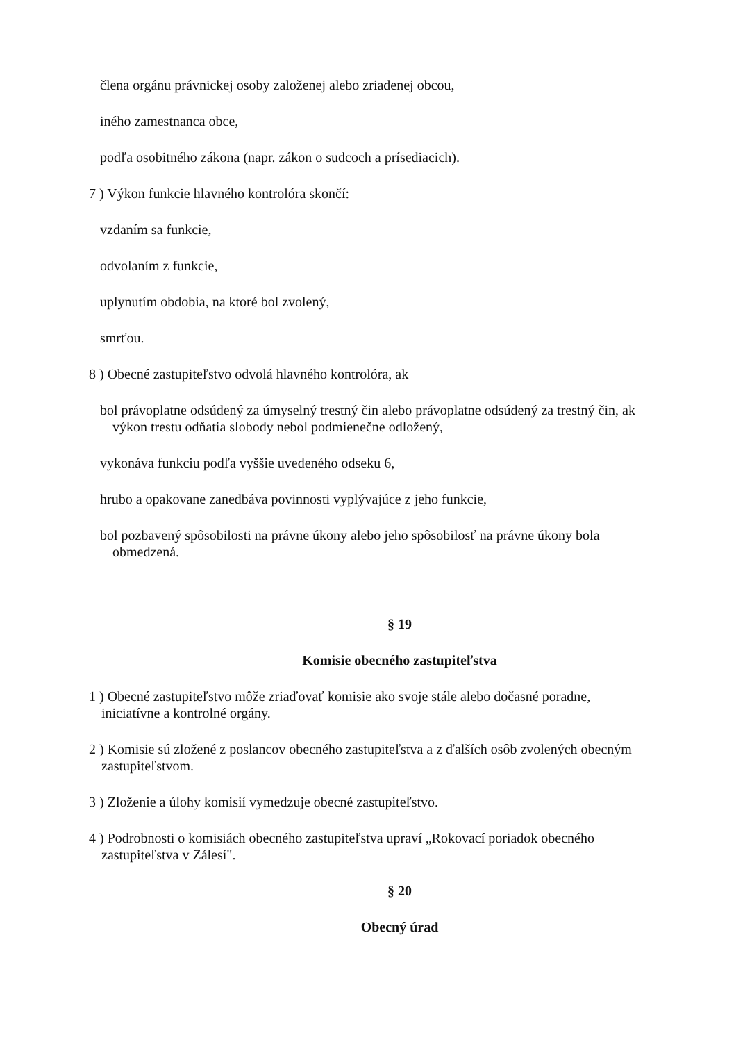člena orgánu právnickej osoby založenej alebo zriadenej obcou,
iného zamestnanca obce,
podľa osobitného zákona (napr. zákon o sudcoch a prísediacich).
7 ) Výkon funkcie hlavného kontrolóra skončí:
vzdaním sa funkcie,
odvolaním z funkcie,
uplynutím obdobia, na ktoré bol zvolený,
smrťou.
8 ) Obecné zastupiteľstvo odvolá hlavného kontrolóra, ak
bol právoplatne odsúdený za úmyselný trestný čin alebo právoplatne odsúdený za trestný čin, ak výkon trestu odňatia slobody nebol podmienečne odložený,
vykonáva funkciu podľa vyššie uvedeného odseku 6,
hrubo a opakovane zanedbáva povinnosti vyplývajúce z jeho funkcie,
bol pozbavený spôsobilosti na právne úkony alebo jeho spôsobilosť na právne úkony bola obmedzená.
§ 19
Komisie obecného zastupiteľstva
1 ) Obecné zastupiteľstvo môže zriaďovať komisie ako svoje stále alebo dočasné poradne, iniciatívne a kontrolné orgány.
2 ) Komisie sú zložené z poslancov obecného zastupiteľstva a z ďalších osôb zvolených obecným zastupiteľstvom.
3 ) Zloženie a úlohy komisií vymedzuje obecné zastupiteľstvo.
4 ) Podrobnosti o komisiách obecného zastupiteľstva upraví „Rokovací poriadok obecného zastupiteľstva v Zálesí".
§ 20
Obecný úrad